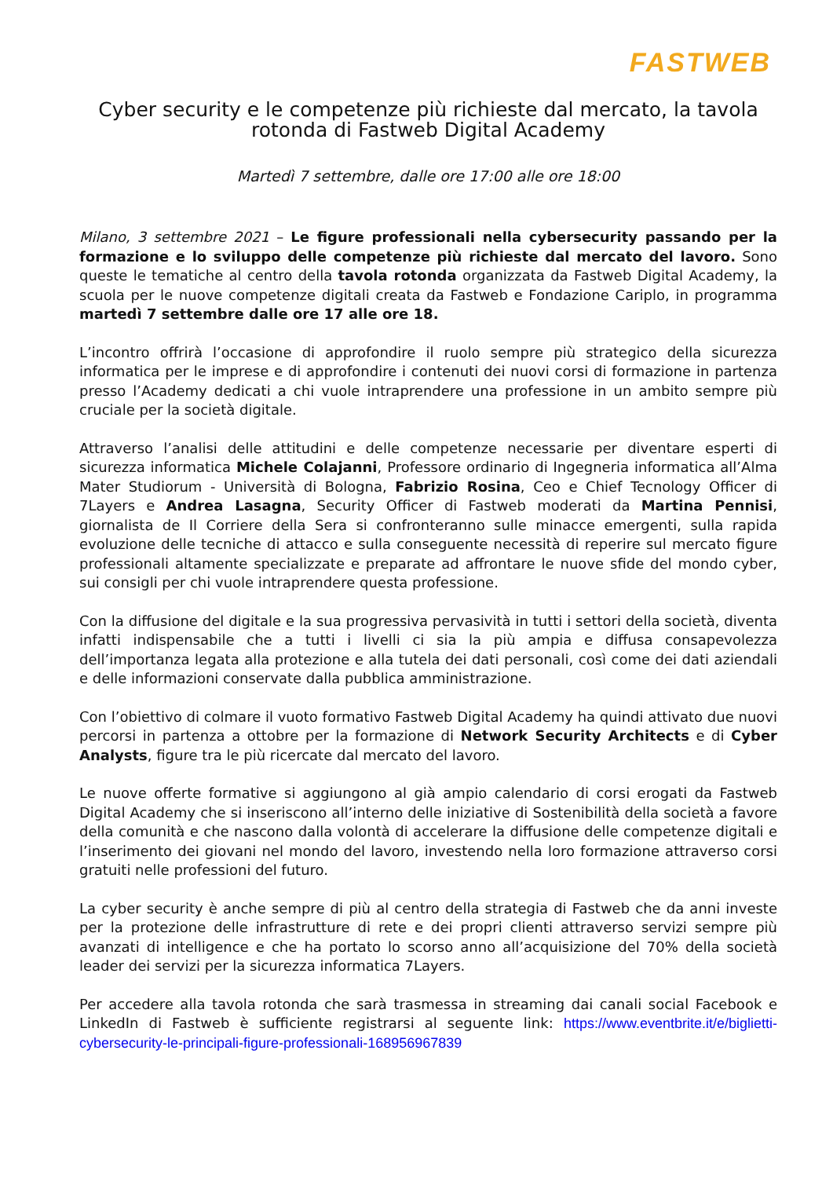FASTWEB
Cyber security e le competenze più richieste dal mercato, la tavola rotonda di Fastweb Digital Academy
Martedì 7 settembre, dalle ore 17:00 alle ore 18:00
Milano, 3 settembre 2021 – Le figure professionali nella cybersecurity passando per la formazione e lo sviluppo delle competenze più richieste dal mercato del lavoro. Sono queste le tematiche al centro della tavola rotonda organizzata da Fastweb Digital Academy, la scuola per le nuove competenze digitali creata da Fastweb e Fondazione Cariplo, in programma martedì 7 settembre dalle ore 17 alle ore 18.
L’incontro offrirà l’occasione di approfondire il ruolo sempre più strategico della sicurezza informatica per le imprese e di approfondire i contenuti dei nuovi corsi di formazione in partenza presso l’Academy dedicati a chi vuole intraprendere una professione in un ambito sempre più cruciale per la società digitale.
Attraverso l’analisi delle attitudini e delle competenze necessarie per diventare esperti di sicurezza informatica Michele Colajanni, Professore ordinario di Ingegneria informatica all’Alma Mater Studiorum - Università di Bologna, Fabrizio Rosina, Ceo e Chief Tecnology Officer di 7Layers e Andrea Lasagna, Security Officer di Fastweb moderati da Martina Pennisi, giornalista de Il Corriere della Sera si confronteranno sulle minacce emergenti, sulla rapida evoluzione delle tecniche di attacco e sulla conseguente necessità di reperire sul mercato figure professionali altamente specializzate e preparate ad affrontare le nuove sfide del mondo cyber, sui consigli per chi vuole intraprendere questa professione.
Con la diffusione del digitale e la sua progressiva pervasività in tutti i settori della società, diventa infatti indispensabile che a tutti i livelli ci sia la più ampia e diffusa consapevolezza dell’importanza legata alla protezione e alla tutela dei dati personali, così come dei dati aziendali e delle informazioni conservate dalla pubblica amministrazione.
Con l’obiettivo di colmare il vuoto formativo Fastweb Digital Academy ha quindi attivato due nuovi percorsi in partenza a ottobre per la formazione di Network Security Architects e di Cyber Analysts, figure tra le più ricercate dal mercato del lavoro.
Le nuove offerte formative si aggiungono al già ampio calendario di corsi erogati da Fastweb Digital Academy che si inseriscono all’interno delle iniziative di Sostenibilità della società a favore della comunità e che nascono dalla volontà di accelerare la diffusione delle competenze digitali e l’inserimento dei giovani nel mondo del lavoro, investendo nella loro formazione attraverso corsi gratuiti nelle professioni del futuro.
La cyber security è anche sempre di più al centro della strategia di Fastweb che da anni investe per la protezione delle infrastrutture di rete e dei propri clienti attraverso servizi sempre più avanzati di intelligence e che ha portato lo scorso anno all’acquisizione del 70% della società leader dei servizi per la sicurezza informatica 7Layers.
Per accedere alla tavola rotonda che sarà trasmessa in streaming dai canali social Facebook e LinkedIn di Fastweb è sufficiente registrarsi al seguente link: https://www.eventbrite.it/e/biglietti-cybersecurity-le-principali-figure-professionali-168956967839